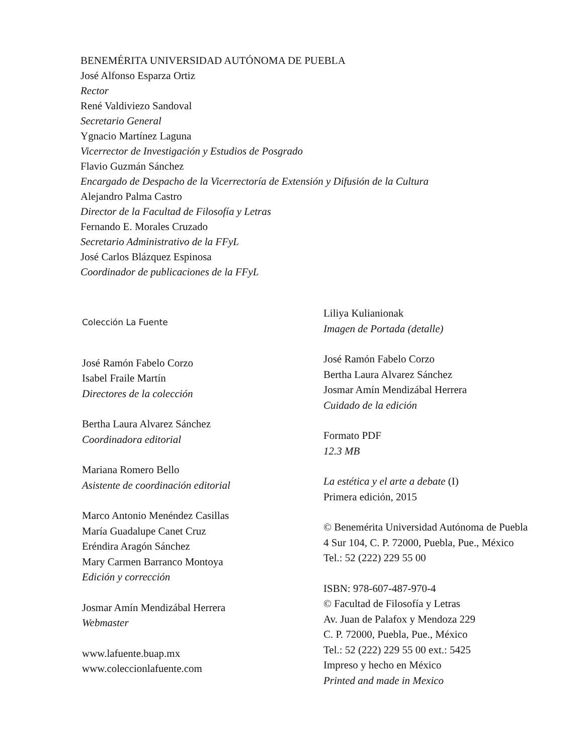BENEMÉRITA UNIVERSIDAD AUTÓNOMA DE PUEBLA
José Alfonso Esparza Ortiz
Rector
René Valdiviezo Sandoval
Secretario General
Ygnacio Martínez Laguna
Vicerrector de Investigación y Estudios de Posgrado
Flavio Guzmán Sánchez
Encargado de Despacho de la Vicerrectoría de Extensión y Difusión de la Cultura
Alejandro Palma Castro
Director de la Facultad de Filosofía y Letras
Fernando E. Morales Cruzado
Secretario Administrativo de la FFyL
José Carlos Blázquez Espinosa
Coordinador de publicaciones de la FFyL
Colección La Fuente
José Ramón Fabelo Corzo
Isabel Fraile Martín
Directores de la colección
Bertha Laura Alvarez Sánchez
Coordinadora editorial
Mariana Romero Bello
Asistente de coordinación editorial
Marco Antonio Menéndez Casillas
María Guadalupe Canet Cruz
Eréndira Aragón Sánchez
Mary Carmen Barranco Montoya
Edición y corrección
Josmar Amín Mendizábal Herrera
Webmaster
www.lafuente.buap.mx
www.coleccionlafuente.com
Liliya Kulianionak
Imagen de Portada (detalle)
José Ramón Fabelo Corzo
Bertha Laura Alvarez Sánchez
Josmar Amín Mendizábal Herrera
Cuidado de la edición
Formato PDF
12.3 MB
La estética y el arte a debate (I)
Primera edición, 2015
© Benemérita Universidad Autónoma de Puebla
4 Sur 104, C. P. 72000, Puebla, Pue., México
Tel.: 52 (222) 229 55 00
ISBN: 978-607-487-970-4
© Facultad de Filosofía y Letras
Av. Juan de Palafox y Mendoza 229
C. P. 72000, Puebla, Pue., México
Tel.: 52 (222) 229 55 00 ext.: 5425
Impreso y hecho en México
Printed and made in Mexico